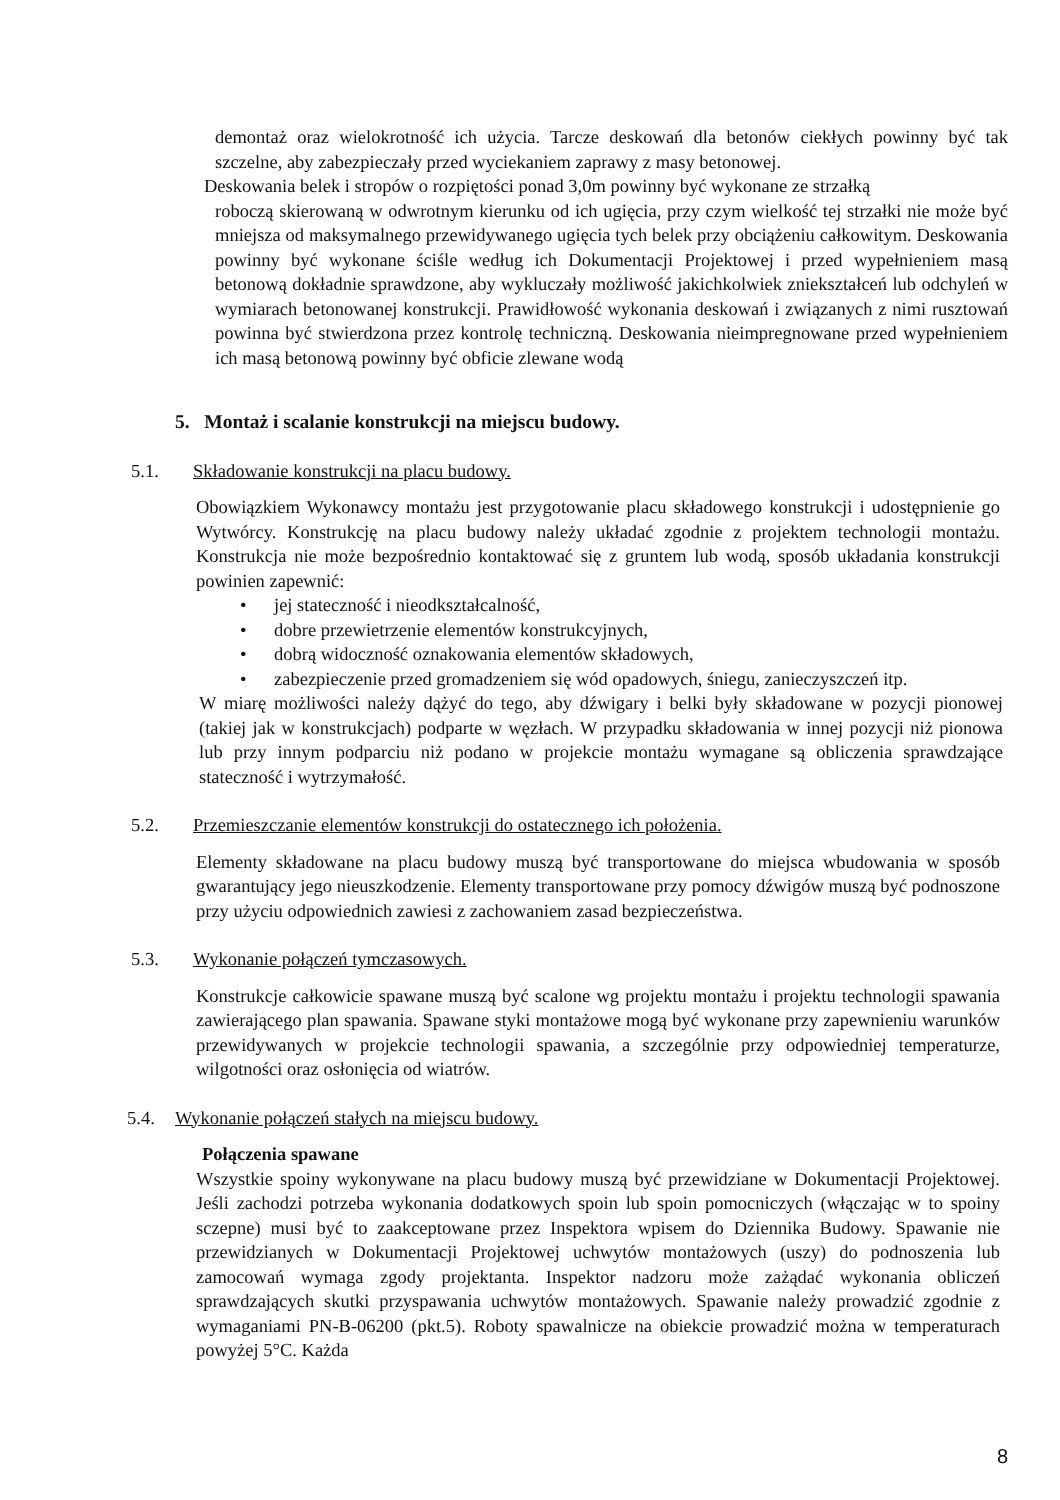demontaż oraz wielokrotność ich użycia. Tarcze deskowań dla betonów ciekłych powinny być tak szczelne, aby zabezpieczały przed wyciekaniem zaprawy z masy betonowej.
Deskowania belek i stropów o rozpiętości ponad 3,0m powinny być wykonane ze strzałką
roboczą skierowaną w odwrotnym kierunku od ich ugięcia, przy czym wielkość tej strzałki nie może być mniejsza od maksymalnego przewidywanego ugięcia tych belek przy obciążeniu całkowitym. Deskowania powinny być wykonane ściśle według ich Dokumentacji Projektowej i przed wypełnieniem masą betonową dokładnie sprawdzone, aby wykluczały możliwość jakichkolwiek zniekształceń lub odchyleń w wymiarach betonowanej konstrukcji. Prawidłowość wykonania deskowań i związanych z nimi rusztowań powinna być stwierdzona przez kontrolę techniczną. Deskowania nieimpregnowane przed wypełnieniem ich masą betonową powinny być obficie zlewane wodą
5. Montaż i scalanie konstrukcji na miejscu budowy.
5.1. Składowanie konstrukcji na placu budowy.
Obowiązkiem Wykonawcy montażu jest przygotowanie placu składowego konstrukcji i udostępnienie go Wytwórcy. Konstrukcję na placu budowy należy układać zgodnie z projektem technologii montażu. Konstrukcja nie może bezpośrednio kontaktować się z gruntem lub wodą, sposób układania konstrukcji powinien zapewnić:
• jej stateczność i nieodkształcalność,
• dobre przewietrzenie elementów konstrukcyjnych,
• dobrą widoczność oznakowania elementów składowych,
• zabezpieczenie przed gromadzeniem się wód opadowych, śniegu, zanieczyszczeń itp.
W miarę możliwości należy dążyć do tego, aby dźwigary i belki były składowane w pozycji pionowej (takiej jak w konstrukcjach) podparte w węzłach. W przypadku składowania w innej pozycji niż pionowa lub przy innym podparciu niż podano w projekcie montażu wymagane są obliczenia sprawdzające stateczność i wytrzymałość.
5.2. Przemieszczanie elementów konstrukcji do ostatecznego ich położenia.
Elementy składowane na placu budowy muszą być transportowane do miejsca wbudowania w sposób gwarantujący jego nieuszkodzenie. Elementy transportowane przy pomocy dźwigów muszą być podnoszone przy użyciu odpowiednich zawiesi z zachowaniem zasad bezpieczeństwa.
5.3. Wykonanie połączeń tymczasowych.
Konstrukcje całkowicie spawane muszą być scalone wg projektu montażu i projektu technologii spawania zawierającego plan spawania. Spawane styki montażowe mogą być wykonane przy zapewnieniu warunków przewidywanych w projekcie technologii spawania, a szczególnie przy odpowiedniej temperaturze, wilgotności oraz osłonięcia od wiatrów.
5.4. Wykonanie połączeń stałych na miejscu budowy.
Połączenia spawane
Wszystkie spoiny wykonywane na placu budowy muszą być przewidziane w Dokumentacji Projektowej. Jeśli zachodzi potrzeba wykonania dodatkowych spoin lub spoin pomocniczych (włączając w to spoiny sczepne) musi być to zaakceptowane przez Inspektora wpisem do Dziennika Budowy. Spawanie nie przewidzianych w Dokumentacji Projektowej uchwytów montażowych (uszy) do podnoszenia lub zamocowań wymaga zgody projektanta. Inspektor nadzoru może zażądać wykonania obliczeń sprawdzających skutki przyspawania uchwytów montażowych. Spawanie należy prowadzić zgodnie z wymaganiami PN-B-06200 (pkt.5). Roboty spawalnicze na obiekcie prowadzić można w temperaturach powyżej 5°C. Każda
8